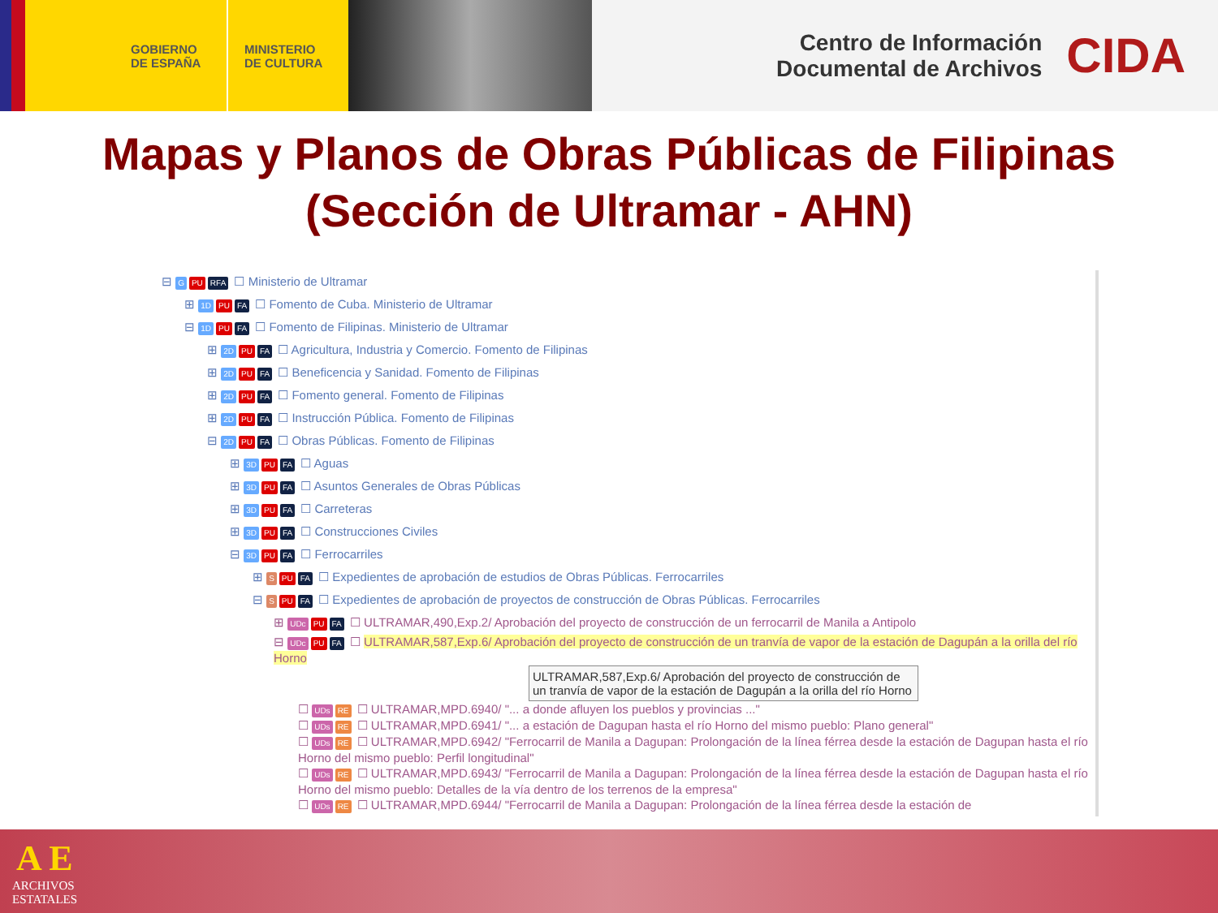GOBIERNO
DE ESPAÑA
MINISTERIO
DE CULTURA
Centro de Información
Documental de Archivos
CIDA
Mapas y Planos de Obras Públicas de Filipinas
(Sección de Ultramar - AHN)
⊟ G PU RFA ☐ Ministerio de Ultramar
⊞ 1D PU FA ☐ Fomento de Cuba. Ministerio de Ultramar
⊟ 1D PU FA ☐ Fomento de Filipinas. Ministerio de Ultramar
⊞ 2D PU FA ☐ Agricultura, Industria y Comercio. Fomento de Filipinas
⊞ 2D PU FA ☐ Beneficencia y Sanidad. Fomento de Filipinas
⊞ 2D PU FA ☐ Fomento general. Fomento de Filipinas
⊞ 2D PU FA ☐ Instrucción Pública. Fomento de Filipinas
⊟ 2D PU FA ☐ Obras Públicas. Fomento de Filipinas
⊞ 3D PU FA ☐ Aguas
⊞ 3D PU FA ☐ Asuntos Generales de Obras Públicas
⊞ 3D PU FA ☐ Carreteras
⊞ 3D PU FA ☐ Construcciones Civiles
⊟ 3D PU FA ☐ Ferrocarriles
⊞ S PU FA ☐ Expedientes de aprobación de estudios de Obras Públicas. Ferrocarriles
⊟ S PU FA ☐ Expedientes de aprobación de proyectos de construcción de Obras Públicas. Ferrocarriles
⊞ UDc PU FA ☐ ULTRAMAR,490,Exp.2/ Aprobación del proyecto de construcción de un ferrocarril de Manila a Antipolo
⊟ UDc PU FA ☐ ULTRAMAR,587,Exp.6/ Aprobación del proyecto de construcción de un tranvía de vapor de la estación de Dagupán a la orilla del río Horno
ULTRAMAR,587,Exp.6/ Aprobación del proyecto de construcción de un tranvía de vapor de la estación de Dagupán a la orilla del río Horno
☐ UDs RE ☐ ULTRAMAR,MPD.6940/ "... a donde afluyen los pueblos y provincias ..."
☐ UDs RE ☐ ULTRAMAR,MPD.6941/ "... a estación de Dagupan hasta el río Horno del mismo pueblo: Plano general"
☐ UDs RE ☐ ULTRAMAR,MPD.6942/ "Ferrocarril de Manila a Dagupan: Prolongación de la línea férrea desde la estación de Dagupan hasta el río Horno del mismo pueblo: Perfil longitudinal"
☐ UDs RE ☐ ULTRAMAR,MPD.6943/ "Ferrocarril de Manila a Dagupan: Prolongación de la línea férrea desde la estación de Dagupan hasta el río Horno del mismo pueblo: Detalles de la vía dentro de los terrenos de la empresa"
☐ UDs RE ☐ ULTRAMAR,MPD.6944/ "Ferrocarril de Manila a Dagupan: Prolongación de la línea férrea desde la estación de
A E
ARCHIVOS
ESTATALES